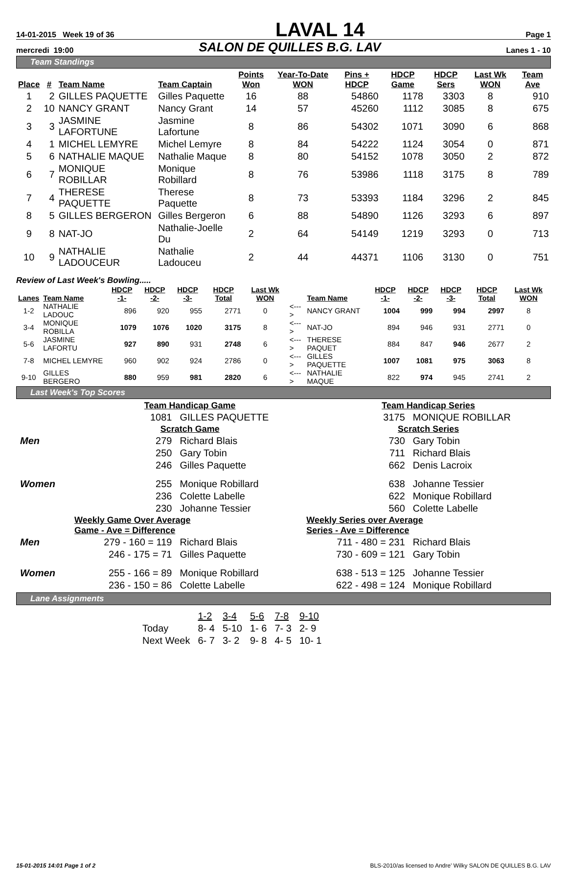14-01-2015 Week 19 of 36 LAVAL 14 Page 1
mercredi 19:00 SALON DE QUILLES B.G. LAV Lanes 1 - 10
Team Standings
| Place | # | Team Name | Team Captain | Points Won | Year-To-Date WON | Pins + HDCP | HDCP Game | HDCP Sers | Last Wk WON | Team Ave |
| --- | --- | --- | --- | --- | --- | --- | --- | --- | --- | --- |
| 1 | 2 | GILLES PAQUETTE | Gilles Paquette | 16 | 88 | 54860 | 1178 | 3303 | 8 | 910 |
| 2 | 10 | NANCY GRANT | Nancy Grant | 14 | 57 | 45260 | 1112 | 3085 | 8 | 675 |
| 3 | 3 | JASMINE LAFORTUNE | Jasmine Lafortune | 8 | 86 | 54302 | 1071 | 3090 | 6 | 868 |
| 4 | 1 | MICHEL LEMYRE | Michel Lemyre | 8 | 84 | 54222 | 1124 | 3054 | 0 | 871 |
| 5 | 6 | NATHALIE MAQUE | Nathalie Maque | 8 | 80 | 54152 | 1078 | 3050 | 2 | 872 |
| 6 | 7 | MONIQUE ROBILLAR | Monique Robillard | 8 | 76 | 53986 | 1118 | 3175 | 8 | 789 |
| 7 | 4 | THERESE PAQUETTE | Therese Paquette | 8 | 73 | 53393 | 1184 | 3296 | 2 | 845 |
| 8 | 5 | GILLES BERGERON | Gilles Bergeron | 6 | 88 | 54890 | 1126 | 3293 | 6 | 897 |
| 9 | 8 | NAT-JO | Nathalie-Joelle Du | 2 | 64 | 54149 | 1219 | 3293 | 0 | 713 |
| 10 | 9 | NATHALIE LADOUCEUR | Nathalie Ladouceu | 2 | 44 | 44371 | 1106 | 3130 | 0 | 751 |
Review of Last Week's Bowling.....
| Lanes | Team Name | HDCP -1- | HDCP -2- | HDCP -3- | HDCP Total | Last Wk WON | | Team Name | HDCP -1- | HDCP -2- | HDCP -3- | HDCP Total | Last Wk WON |
| --- | --- | --- | --- | --- | --- | --- | --- | --- | --- | --- | --- | --- | --- |
| 1-2 | NATHALIE LADOUC | 896 | 920 | 955 | 2771 | 0 | <---> | NANCY GRANT | 1004 | 999 | 994 | 2997 | 8 |
| 3-4 | MONIQUE ROBILLA | 1079 | 1076 | 1020 | 3175 | 8 | <---> | NAT-JO | 894 | 946 | 931 | 2771 | 0 |
| 5-6 | JASMINE LAFORTU | 927 | 890 | 931 | 2748 | 6 | <---> | THERESE PAQUET | 884 | 847 | 946 | 2677 | 2 |
| 7-8 | MICHEL LEMYRE | 960 | 902 | 924 | 2786 | 0 | <---> | GILLES PAQUETTE | 1007 | 1081 | 975 | 3063 | 8 |
| 9-10 | GILLES BERGERO | 880 | 959 | 981 | 2820 | 6 | <---> | NATHALIE MAQUE | 822 | 974 | 945 | 2741 | 2 |
Last Week's Top Scores
| | Team Handicap Game | | Team Handicap Series | |
| | 1081 | GILLES PAQUETTE | 3175 | MONIQUE ROBILLAR |
| | Scratch Game | | Scratch Series | |
| Men | 279 | Richard Blais | 730 | Gary Tobin |
| | 250 | Gary Tobin | 711 | Richard Blais |
| | 246 | Gilles Paquette | 662 | Denis Lacroix |
| Women | 255 | Monique Robillard | 638 | Johanne Tessier |
| | 236 | Colette Labelle | 622 | Monique Robillard |
| | 230 | Johanne Tessier | 560 | Colette Labelle |
| | Weekly Game Over Average Game - Ave = Difference | | Weekly Series over Average Series - Ave = Difference | |
| Men | 279 - 160 = 119 | Richard Blais | 711 - 480 = 231 | Richard Blais |
| | 246 - 175 = 71 | Gilles Paquette | 730 - 609 = 121 | Gary Tobin |
| Women | 255 - 166 = 89 | Monique Robillard | 638 - 513 = 125 | Johanne Tessier |
| | 236 - 150 = 86 | Colette Labelle | 622 - 498 = 124 | Monique Robillard |
Lane Assignments
| | 1-2 | 3-4 | 5-6 | 7-8 | 9-10 |
| Today | 8- 4 | 5-10 | 1- 6 | 7- 3 | 2- 9 |
| Next Week | 6- 7 | 3- 2 | 9- 8 | 4- 5 | 10- 1 |
15-01-2015 14:01 Page 1 of 2 BLS-2010/as licensed to Andre' Wilky SALON DE QUILLES B.G. LAV